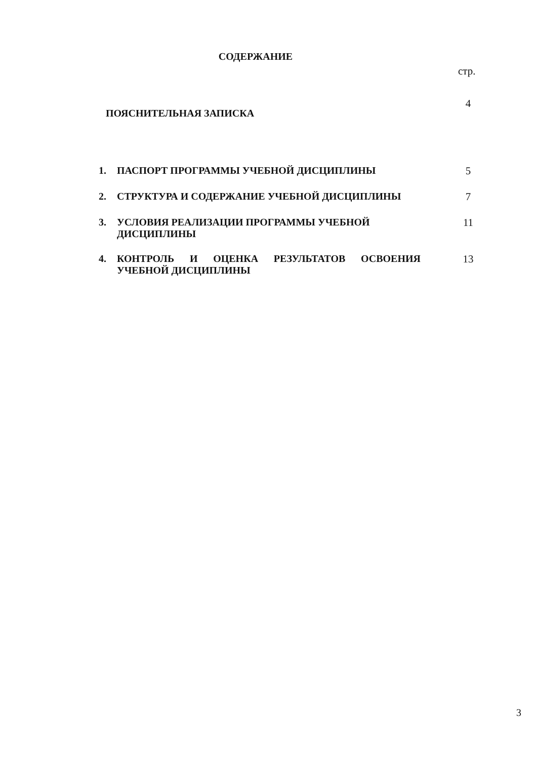СОДЕРЖАНИЕ
стр.
ПОЯСНИТЕЛЬНАЯ ЗАПИСКА
4
1. ПАСПОРТ ПРОГРАММЫ УЧЕБНОЙ ДИСЦИПЛИНЫ 5
2. СТРУКТУРА И СОДЕРЖАНИЕ УЧЕБНОЙ ДИСЦИПЛИНЫ 7
3. УСЛОВИЯ РЕАЛИЗАЦИИ ПРОГРАММЫ УЧЕБНОЙ
ДИСЦИПЛИНЫ
11
4. КОНТРОЛЬ И ОЦЕНКА РЕЗУЛЬТАТОВ ОСВОЕНИЯ УЧЕБНОЙ ДИСЦИПЛИНЫ
13
3